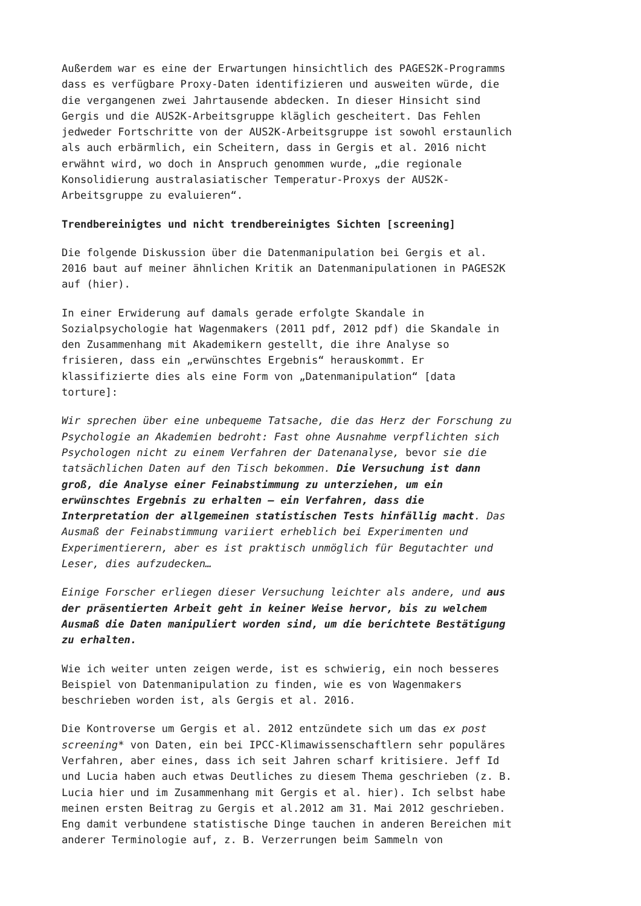Außerdem war es eine der Erwartungen hinsichtlich des PAGES2K-Programms dass es verfügbare Proxy-Daten identifizieren und ausweiten würde, die die vergangenen zwei Jahrtausende abdecken. In dieser Hinsicht sind Gergis und die AUS2K-Arbeitsgruppe kläglich gescheitert. Das Fehlen jedweder Fortschritte von der AUS2K-Arbeitsgruppe ist sowohl erstaunlich als auch erbärmlich, ein Scheitern, dass in Gergis et al. 2016 nicht erwähnt wird, wo doch in Anspruch genommen wurde, „die regionale Konsolidierung australasiatischer Temperatur-Proxys der AUS2K- Arbeitsgruppe zu evaluieren“.
Trendbereinigtes und nicht trendbereinigtes Sichten [screening]
Die folgende Diskussion über die Datenmanipulation bei Gergis et al. 2016 baut auf meiner ähnlichen Kritik an Datenmanipulationen in PAGES2K auf (hier).
In einer Erwiderung auf damals gerade erfolgte Skandale in Sozialpsychologie hat Wagenmakers (2011 pdf, 2012 pdf) die Skandale in den Zusammenhang mit Akademikern gestellt, die ihre Analyse so frisieren, dass ein „erwünschtes Ergebnis“ herauskommt. Er klassifizierte dies als eine Form von „Datenmanipulation“ [data torture]:
Wir sprechen über eine unbequeme Tatsache, die das Herz der Forschung zu Psychologie an Akademien bedroht: Fast ohne Ausnahme verpflichten sich Psychologen nicht zu einem Verfahren der Datenanalyse, bevor sie die tatsächlichen Daten auf den Tisch bekommen. Die Versuchung ist dann groß, die Analyse einer Feinabstimmung zu unterziehen, um ein erwünschtes Ergebnis zu erhalten – ein Verfahren, dass die Interpretation der allgemeinen statistischen Tests hinfällig macht. Das Ausmaß der Feinabstimmung variiert erheblich bei Experimenten und Experimentierern, aber es ist praktisch unmöglich für Begutachter und Leser, dies aufzudecken…
Einige Forscher erliegen dieser Versuchung leichter als andere, und aus der präsentierten Arbeit geht in keiner Weise hervor, bis zu welchem Ausmaß die Daten manipuliert worden sind, um die berichtete Bestätigung zu erhalten.
Wie ich weiter unten zeigen werde, ist es schwierig, ein noch besseres Beispiel von Datenmanipulation zu finden, wie es von Wagenmakers beschrieben worden ist, als Gergis et al. 2016.
Die Kontroverse um Gergis et al. 2012 entzündete sich um das ex post screening* von Daten, ein bei IPCC-Klimawissenschaftlern sehr populäres Verfahren, aber eines, dass ich seit Jahren scharf kritisiere. Jeff Id und Lucia haben auch etwas Deutliches zu diesem Thema geschrieben (z. B. Lucia hier und im Zusammenhang mit Gergis et al. hier). Ich selbst habe meinen ersten Beitrag zu Gergis et al.2012 am 31. Mai 2012 geschrieben. Eng damit verbundene statistische Dinge tauchen in anderen Bereichen mit anderer Terminologie auf, z. B. Verzerrungen beim Sammeln von